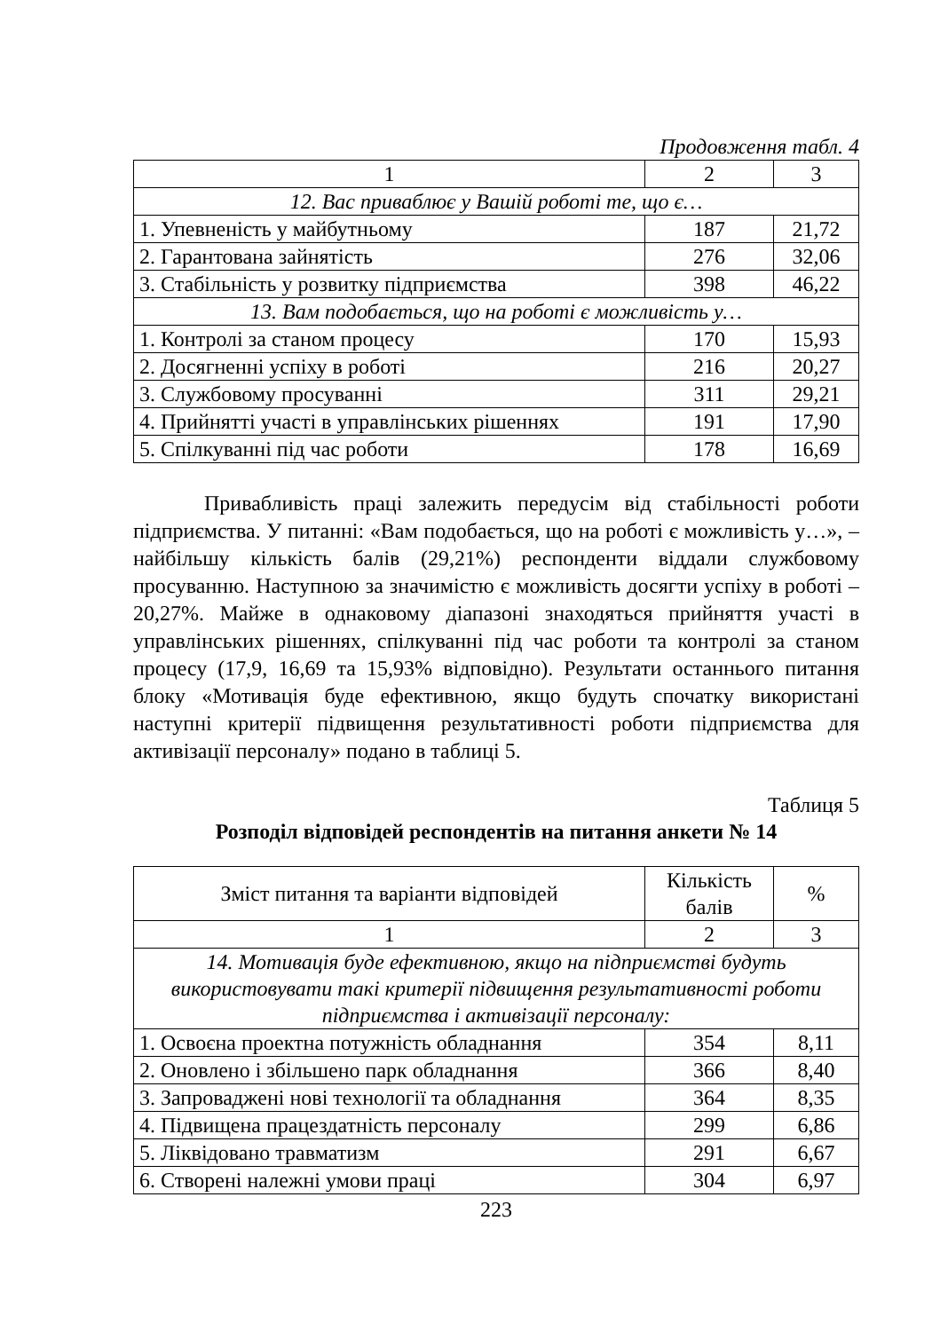Продовження табл. 4
| 1 | 2 | 3 |
| 12. Вас приваблює у Вашій роботі те, що є… | | |
| 1. Упевненість у майбутньому | 187 | 21,72 |
| 2. Гарантована зайнятість | 276 | 32,06 |
| 3. Стабільність у розвитку підприємства | 398 | 46,22 |
| 13. Вам подобається, що на роботі є можливість у… | | |
| 1. Контролі за станом процесу | 170 | 15,93 |
| 2. Досягненні успіху в роботі | 216 | 20,27 |
| 3. Службовому просуванні | 311 | 29,21 |
| 4. Прийнятті участі в управлінських рішеннях | 191 | 17,90 |
| 5. Спілкуванні під час роботи | 178 | 16,69 |
Привабливість праці залежить передусім від стабільності роботи підприємства. У питанні: «Вам подобається, що на роботі є можливість у…», – найбільшу кількість балів (29,21%) респонденти віддали службовому просуванню. Наступною за значимістю є можливість досягти успіху в роботі – 20,27%. Майже в однаковому діапазоні знаходяться прийняття участі в управлінських рішеннях, спілкуванні під час роботи та контролі за станом процесу (17,9, 16,69 та 15,93% відповідно). Результати останнього питання блоку «Мотивація буде ефективною, якщо будуть спочатку використані наступні критерії підвищення результативності роботи підприємства для активізації персоналу» подано в таблиці 5.
Таблиця 5
Розподіл відповідей респондентів на питання анкети № 14
| Зміст питання та варіанти відповідей | Кількість балів | % |
| --- | --- | --- |
| 1 | 2 | 3 |
| 14. Мотивація буде ефективною, якщо на підприємстві будуть використовувати такі критерії підвищення результативності роботи підприємства і активізації персоналу: | | |
| 1. Освоєна проектна потужність обладнання | 354 | 8,11 |
| 2. Оновлено і збільшено парк обладнання | 366 | 8,40 |
| 3. Запроваджені нові технології та обладнання | 364 | 8,35 |
| 4. Підвищена працездатність персоналу | 299 | 6,86 |
| 5. Ліквідовано травматизм | 291 | 6,67 |
| 6. Створені належні умови праці | 304 | 6,97 |
223